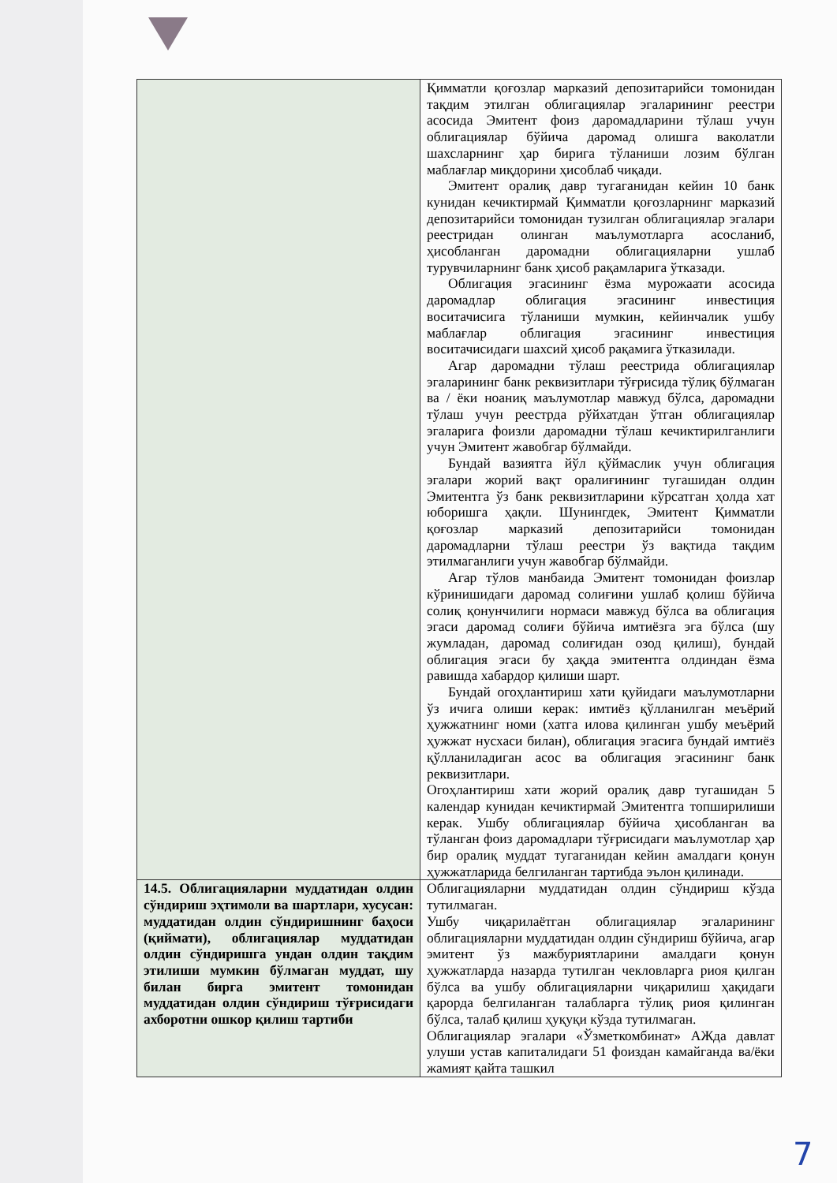| | Қимматли қоғозлар марказий депозитарийси томонидан тақдим этилган облигациялар эгаларининг реестри асосида Эмитент фоиз даромадларини тўлаш учун облигациялар бўйича даромад олишга ваколатли шахсларнинг ҳар бирига тўланиши лозим бўлган маблағлар миқдорини ҳисоблаб чиқади. Эмитент оралиқ давр тугаганидан кейин 10 банк кунидан кечиктирмай Қимматли қоғозларнинг марказий депозитарийси томонидан тузилган облигациялар эгалари реестридан олинган маълумотларга асосланиб, ҳисобланган даромадни облигацияларни ушлаб турувчиларнинг банк ҳисоб рақамларига ўтказади. Облигация эгасининг ёзма мурожаати асосида даромадлар облигация эгасининг инвестиция воситачисига тўланиши мумкин, кейинчалик ушбу маблағлар облигация эгасининг инвестиция воситачисидаги шахсий ҳисоб рақамига ўтказилади. Агар даромадни тўлаш реестрида облигациялар эгаларининг банк реквизитлари тўғрисида тўлиқ бўлмаган ва / ёки ноаниқ маълумотлар мавжуд бўлса, даромадни тўлаш учун реестрда рўйхатдан ўтган облигациялар эгаларига фоизли даромадни тўлаш кечиктирилганлиги учун Эмитент жавобгар бўлмайди. Бундай вазиятга йўл қўймаслик учун облигация эгалари жорий вақт оралиғининг тугашидан олдин Эмитентга ўз банк реквизитларини кўрсатган ҳолда хат юборишга ҳақли. Шунингдек, Эмитент Қимматли қоғозлар марказий депозитарийси томонидан даромадларни тўлаш реестри ўз вақтида тақдим этилмаганлиги учун жавобгар бўлмайди. Агар тўлов манбаида Эмитент томонидан фоизлар кўринишидаги даромад солиғини ушлаб қолиш бўйича солиқ қонунчилиги нормаси мавжуд бўлса ва облигация эгаси даромад солиғи бўйича имтиёзга эга бўлса (шу жумладан, даромад солиғидан озод қилиш), бундай облигация эгаси бу ҳақда эмитентга олдиндан ёзма равишда хабардор қилиши шарт. Бундай огоҳлантириш хати қуйидаги маълумотларни ўз ичига олиши керак: имтиёз қўлланилган меъёрий ҳужжатнинг номи (хатга илова қилинган ушбу меъёрий ҳужжат нусхаси билан), облигация эгасига бундай имтиёз қўлланиладиган асос ва облигация эгасининг банк реквизитлари. Огоҳлантириш хати жорий оралиқ давр тугашидан 5 календар кунидан кечиктирмай Эмитентга топширилиши керак. Ушбу облигациялар бўйича ҳисобланган ва тўланган фоиз даромадлари тўғрисидаги маълумотлар ҳар бир оралиқ муддат тугаганидан кейин амалдаги қонун ҳужжатларида белгиланган тартибда эълон қилинади. |
| 14.5. Облигацияларни муддатидан олдин сўндириш эҳтимоли ва шартлари, хусусан: муддатидан олдин сўндиришнинг баҳоси (қиймати), облигациялар муддатидан олдин сўндиришга ундан олдин тақдим этилиши мумкин бўлмаган муддат, шу билан бирга эмитент томонидан муддатидан олдин сўндириш тўғрисидаги ахборотни ошкор қилиш тартиби | Облигацияларни муддатидан олдин сўндириш кўзда тутилмаган. Ушбу чиқарилаётган облигациялар эгаларининг облигацияларни муддатидан олдин сўндириш бўйича, агар эмитент ўз мажбуриятларини амалдаги қонун ҳужжатларда назарда тутилган чекловларга риоя қилган бўлса ва ушбу облигацияларни чиқарилиш ҳақидаги қарорда белгиланган талабларга тўлиқ риоя қилинган бўлса, талаб қилиш ҳуқуқи кўзда тутилмаган. Облигациялар эгалари «Ўзметкомбинат» АЖда давлат улуши устав капиталидаги 51 фоиздан камайганда ва/ёки жамият қайта ташкил |
7